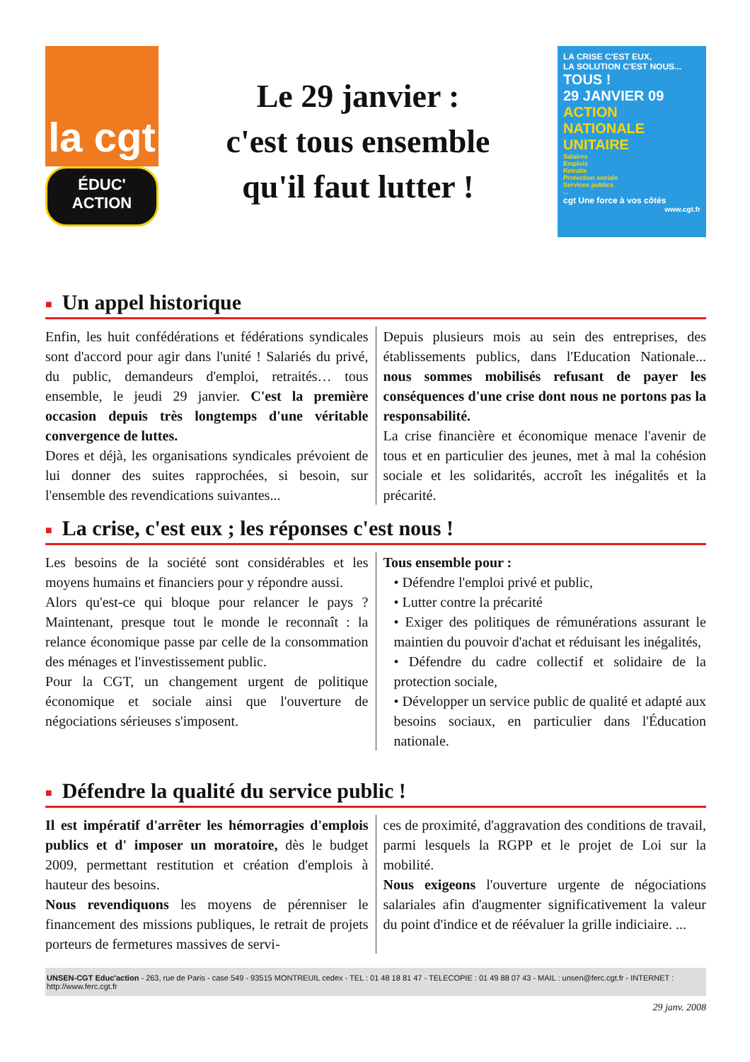la cgt
ÉDUC'
ACTION
Le 29 janvier :
c'est tous ensemble
qu'il faut lutter !
LA CRISE C'EST EUX,
LA SOLUTION C'EST NOUS...
TOUS !
29 JANVIER 09
ACTION NATIONALE UNITAIRE
Salaires
Emplois
Retraite
Protection sociale
Services publics
...
cgt Une force à vos côtés
www.cgt.fr
■ Un appel historique
Enfin, les huit confédérations et fédérations syndicales sont d'accord pour agir dans l'unité ! Salariés du privé, du public, demandeurs d'emploi, retraités… tous ensemble, le jeudi 29 janvier. C'est la première occasion depuis très longtemps d'une véritable convergence de luttes.
Dores et déjà, les organisations syndicales prévoient de lui donner des suites rapprochées, si besoin, sur l'ensemble des revendications suivantes...
Depuis plusieurs mois au sein des entreprises, des établissements publics, dans l'Education Nationale... nous sommes mobilisés refusant de payer les conséquences d'une crise dont nous ne portons pas la responsabilité.
La crise financière et économique menace l'avenir de tous et en particulier des jeunes, met à mal la cohésion sociale et les solidarités, accroît les inégalités et la précarité.
■ La crise, c'est eux ; les réponses c'est nous !
Les besoins de la société sont considérables et les moyens humains et financiers pour y répondre aussi.
Alors qu'est-ce qui bloque pour relancer le pays ? Maintenant, presque tout le monde le reconnaît : la relance économique passe par celle de la consommation des ménages et l'investissement public.
Pour la CGT, un changement urgent de politique économique et sociale ainsi que l'ouverture de négociations sérieuses s'imposent.
Tous ensemble pour :
• Défendre l'emploi privé et public,
• Lutter contre la précarité
• Exiger des politiques de rémunérations assurant le maintien du pouvoir d'achat et réduisant les inégalités,
• Défendre du cadre collectif et solidaire de la protection sociale,
• Développer un service public de qualité et adapté aux besoins sociaux, en particulier dans l'Éducation nationale.
■ Défendre la qualité du service public !
Il est impératif d'arrêter les hémorragies d'emplois publics et d' imposer un moratoire, dès le budget 2009, permettant restitution et création d'emplois à hauteur des besoins.
Nous revendiquons les moyens de pérenniser le financement des missions publiques, le retrait de projets porteurs de fermetures massives de servi-
ces de proximité, d'aggravation des conditions de travail, parmi lesquels la RGPP et le projet de Loi sur la mobilité.
Nous exigeons l'ouverture urgente de négociations salariales afin d'augmenter significativement la valeur du point d'indice et de réévaluer la grille indiciaire. ...
UNSEN-CGT Educ'action - 263, rue de Paris - case 549 - 93515 MONTREUIL cedex - TEL : 01 48 18 81 47 - TELECOPIE : 01 49 88 07 43 - MAIL : unsen@ferc.cgt.fr - INTERNET : http://www.ferc.cgt.fr
29 janv. 2008